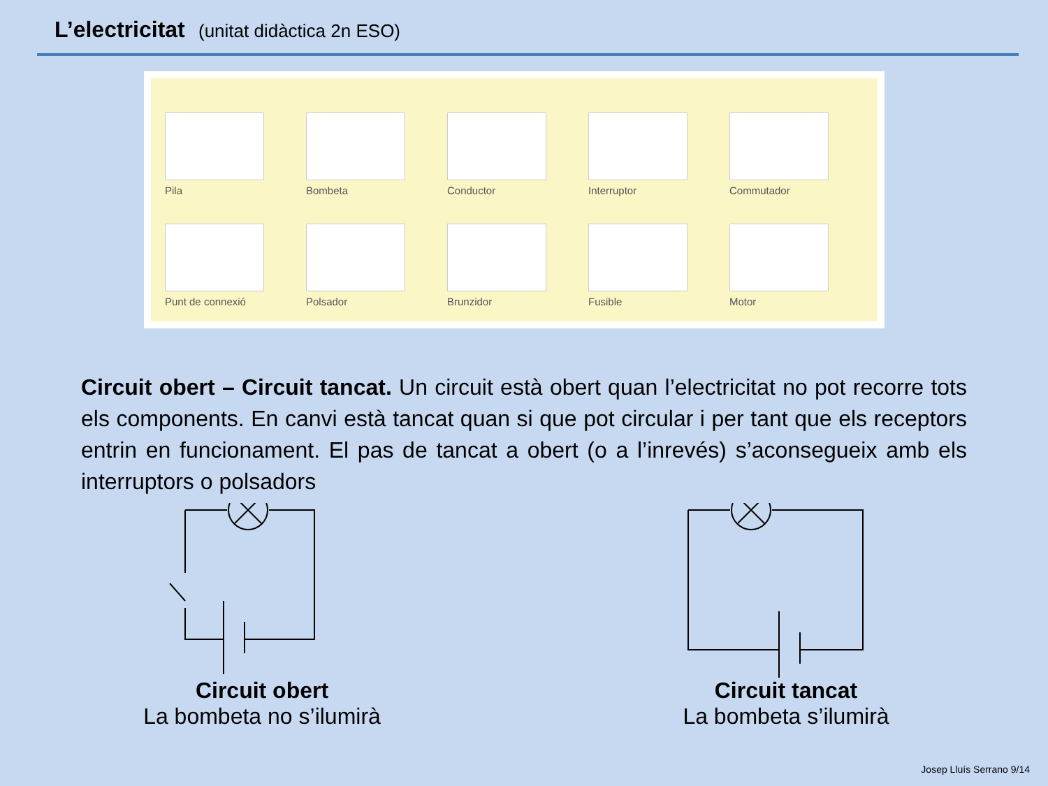L’electricitat (unitat didàctica 2n ESO)
Pila
Bombeta
Conductor
Interruptor
Commutador
Punt de connexió
Polsador
Brunzidor
Fusible
Motor
Circuit obert – Circuit tancat. Un circuit està obert quan l’electricitat no pot recorre tots els components. En canvi està tancat quan si que pot circular i per tant que els receptors entrin en funcionament. El pas de tancat a obert (o a l’inrevés) s’aconsegueix amb els interruptors o polsadors
Circuit obert
La bombeta no s’ilumirà
Circuit tancat
La bombeta s’ilumirà
Josep Lluís Serrano 9/14